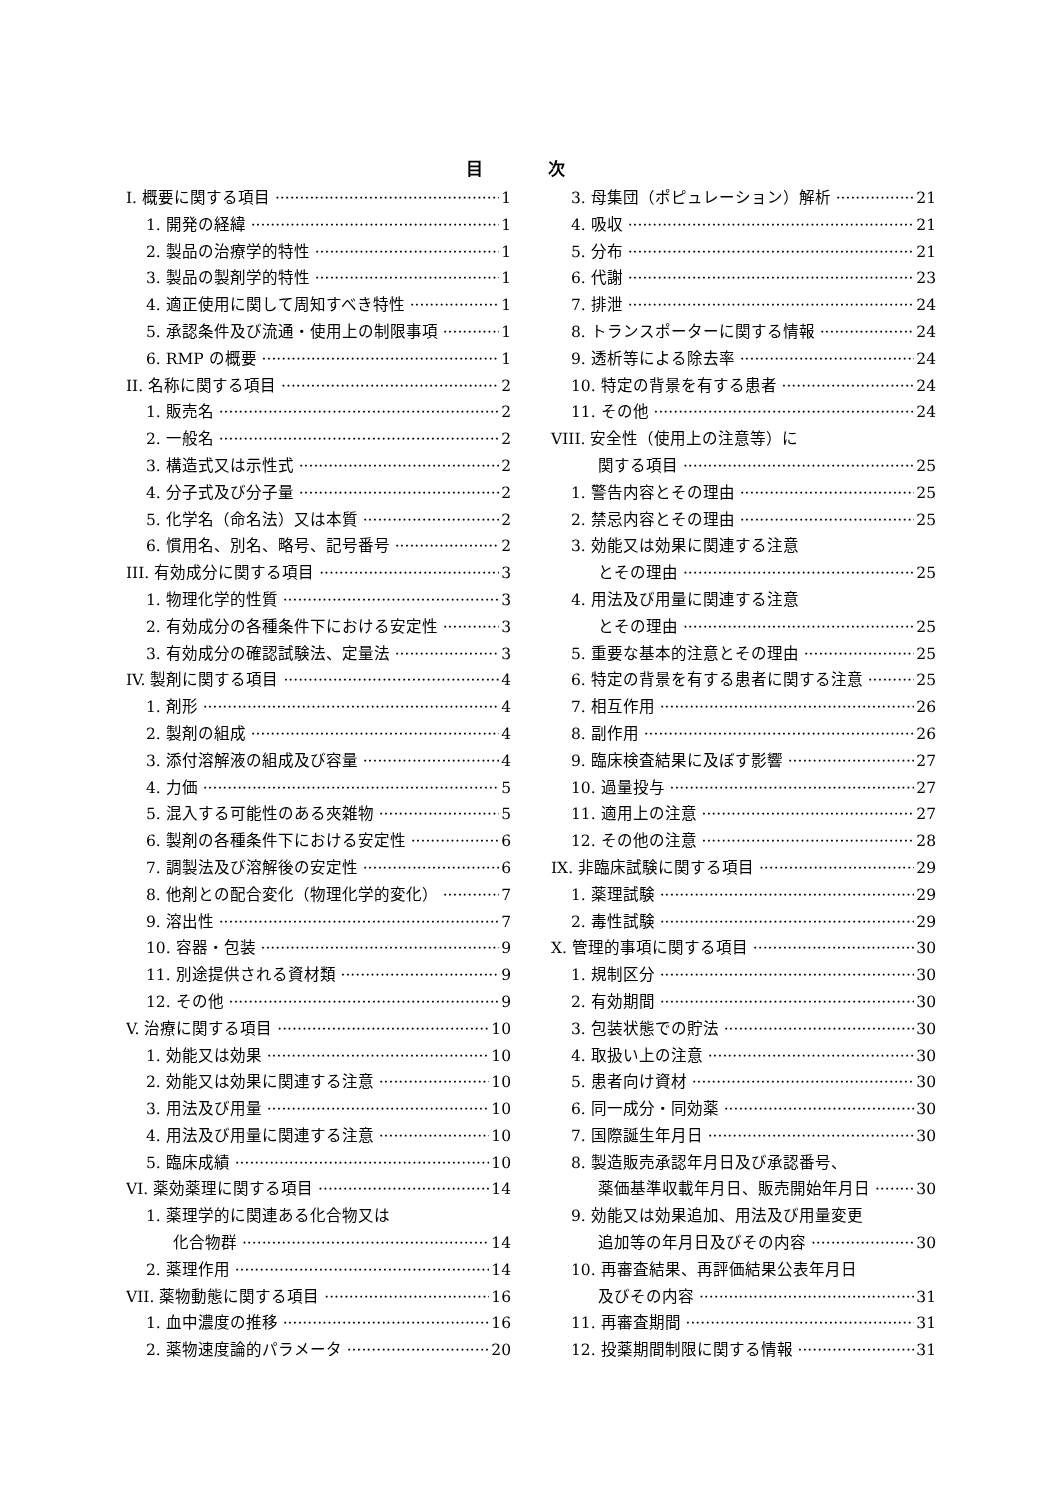目 次
I. 概要に関する項目 1
1. 開発の経緯 1
2. 製品の治療学的特性 1
3. 製品の製剤学的特性 1
4. 適正使用に関して周知すべき特性 1
5. 承認条件及び流通・使用上の制限事項 1
6. RMP の概要 1
II. 名称に関する項目 2
1. 販売名 2
2. 一般名 2
3. 構造式又は示性式 2
4. 分子式及び分子量 2
5. 化学名（命名法）又は本質 2
6. 慣用名、別名、略号、記号番号 2
III. 有効成分に関する項目 3
1. 物理化学的性質 3
2. 有効成分の各種条件下における安定性 3
3. 有効成分の確認試験法、定量法 3
IV. 製剤に関する項目 4
1. 剤形 4
2. 製剤の組成 4
3. 添付溶解液の組成及び容量 4
4. 力価 5
5. 混入する可能性のある夾雑物 5
6. 製剤の各種条件下における安定性 6
7. 調製法及び溶解後の安定性 6
8. 他剤との配合変化（物理化学的変化） 7
9. 溶出性 7
10. 容器・包装 9
11. 別途提供される資材類 9
12. その他 9
V. 治療に関する項目 10
1. 効能又は効果 10
2. 効能又は効果に関連する注意 10
3. 用法及び用量 10
4. 用法及び用量に関連する注意 10
5. 臨床成績 10
VI. 薬効薬理に関する項目 14
1. 薬理学的に関連ある化合物又は
化合物群 14
2. 薬理作用 14
VII. 薬物動態に関する項目 16
1. 血中濃度の推移 16
2. 薬物速度論的パラメータ 20
3. 母集団（ポピュレーション）解析 21
4. 吸収 21
5. 分布 21
6. 代謝 23
7. 排泄 24
8. トランスポーターに関する情報 24
9. 透析等による除去率 24
10. 特定の背景を有する患者 24
11. その他 24
VIII. 安全性（使用上の注意等）に
関する項目 25
1. 警告内容とその理由 25
2. 禁忌内容とその理由 25
3. 効能又は効果に関連する注意
とその理由 25
4. 用法及び用量に関連する注意
とその理由 25
5. 重要な基本的注意とその理由 25
6. 特定の背景を有する患者に関する注意 25
7. 相互作用 26
8. 副作用 26
9. 臨床検査結果に及ぼす影響 27
10. 過量投与 27
11. 適用上の注意 27
12. その他の注意 28
IX. 非臨床試験に関する項目 29
1. 薬理試験 29
2. 毒性試験 29
X. 管理的事項に関する項目 30
1. 規制区分 30
2. 有効期間 30
3. 包装状態での貯法 30
4. 取扱い上の注意 30
5. 患者向け資材 30
6. 同一成分・同効薬 30
7. 国際誕生年月日 30
8. 製造販売承認年月日及び承認番号、
薬価基準収載年月日、販売開始年月日 30
9. 効能又は効果追加、用法及び用量変更
追加等の年月日及びその内容 30
10. 再審査結果、再評価結果公表年月日
及びその内容 31
11. 再審査期間 31
12. 投薬期間制限に関する情報 31